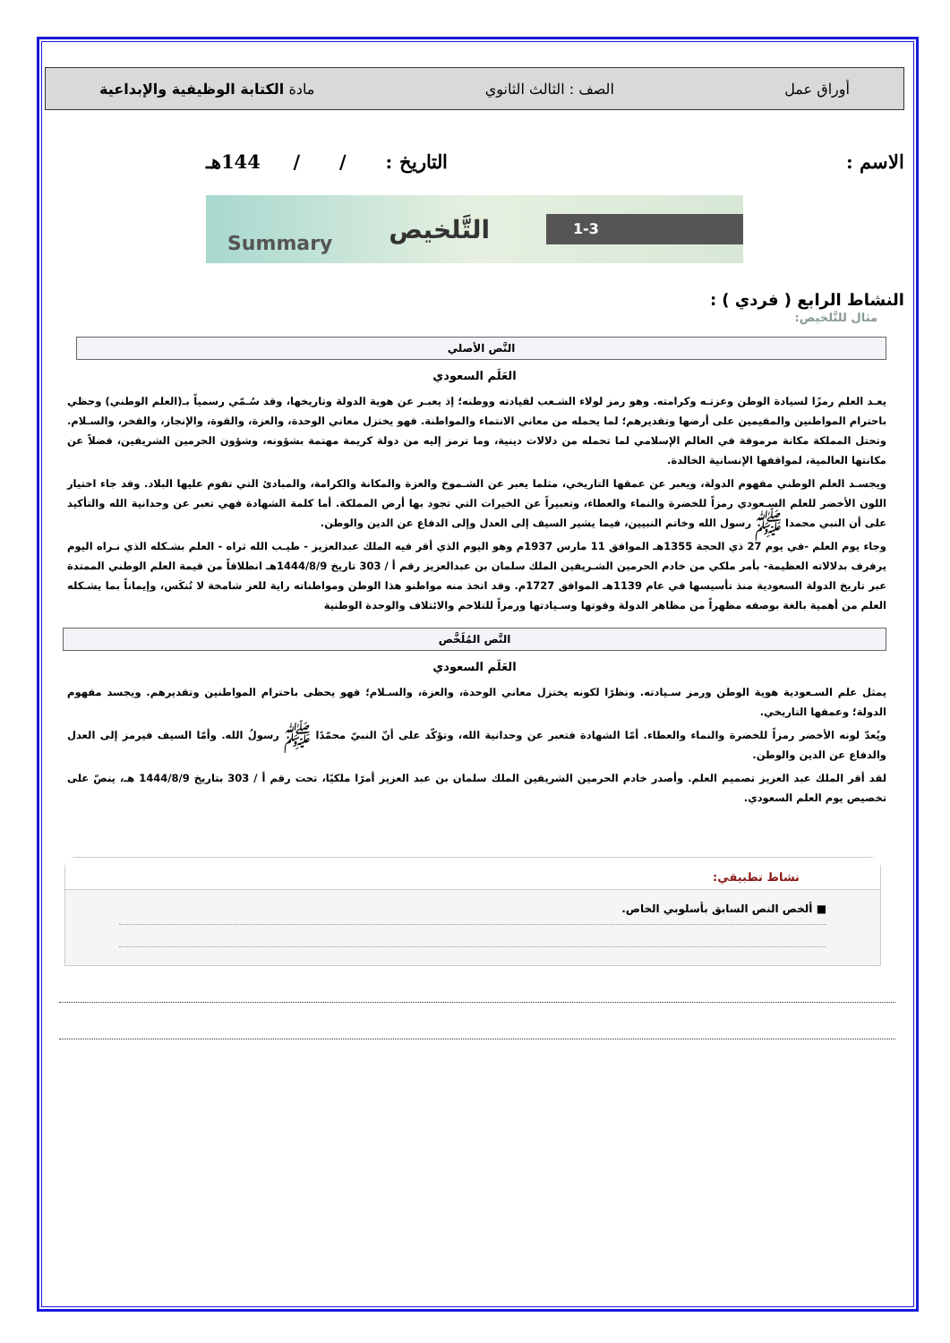أوراق عمل الصف : الثالث الثانوي مادة الكتابة الوظيفية والإبداعية
الاسم : التاريخ : / / 144هـ
Summary التَّلخيص 1-3
النشاط الرابع ( فردي ) :
مثال للتَّلخيص:
النَّص الأصلي
العَلَم السعودي
يعـد العلم رمزًا لسيادة الوطن وعزتـه وكرامته. وهو رمز لولاء الشـعب لقيادته ووطنه؛ إذ يعبـر عن هوية الدولة وتاريخها، وقد سُـمّي رسمياً بـ(العلم الوطني) وحظي باحترام المواطنين والمقيمين على أرضها وتقديرهم؛ لما يحمله من معاني الانتماء والمواطنة. فهو يختزل معاني الوحدة، والعزة، والقوة، والإنجاز، والفخر، والسـلام. وتحتل المملكة مكانة مرموقة في العالم الإسلامي لما تحمله من دلالات دينية، وما ترمز إليه من دولة كريمة مهتمة بشؤونه، وشؤون الحرمين الشريفين، فضلاً عن مكانتها العالمية، لمواقفها الإنسانية الخالدة.
ويجسـد العلم الوطني مفهوم الدولة، ويعبر عن عمقها التاريخي، مثلما يعبر عن الشـموخ والعزة والمكانة والكرامة، والمبادئ التي تقوم عليها البلاد. وقد جاء اختيار اللون الأخضر للعلم السـعودي رمزاً للخضرة والنماء والعطاء، وتعبيراً عن الخيرات التي تجود بها أرض المملكة. أما كلمة الشهادة فهي تعبر عن وحدانية الله والتأكيد على أن النبي محمدا ﷺ رسول الله وخاتم النبيين، فيما يشير السيف إلى العدل وإلى الدفاع عن الدين والوطن.
وجاء يوم العلم -في يوم 27 ذي الحجة 1355هـ الموافق 11 مارس 1937م وهو اليوم الذي أقر فيه الملك عبدالعزيز - طيـب الله ثراه - العلم بشـكله الذي نـراه اليوم يرفرف بدلالاته العظيمة- بأمر ملكي من خادم الحرمين الشـريفين الملك سلمان بن عبدالعزيز رقم أ / 303 تاريخ 1444/8/9هـ انطلاقاً من قيمة العلم الوطني الممتدة عبر تاريخ الدولة السعودية منذ تأسيسها في عام 1139هـ الموافق 1727م. وقد اتخذ منه مواطنو هذا الوطن ومواطناته راية للعز شامخة لا تُنكَس، وإيماناً بما يشـكله العلم من أهمية بالغة بوصفه مظهراً من مظاهر الدولة وقوتها وسـيادتها ورمزاً للتلاحم والائتلاف والوحدة الوطنية
النَّص المُلَخَّص
العَلَم السعودي
يمثل علم السـعودية هوية الوطن ورمز سـيادته. ونظرًا لكونه يختزل معاني الوحدة، والعزة، والسـلام؛ فهو يحظى باحترام المواطنين وتقديرهم. ويجسد مفهوم الدولة؛ وعمقها التاريخي.
ويُعدّ لونه الأخضر رمزاً للخضرة والنماء والعطاء. أمّا الشهادة فتعبر عن وحدانية الله، وتؤكّد على أنّ النبيّ محمّدًا ﷺ رسولُ الله. وأمّا السيف فيرمز إلى العدل والدفاع عن الدين والوطن.
لقد أقر الملك عبد العزيز تصميم العلم. وأصدر خادم الحرمين الشريفين الملك سلمان بن عبد العزيز أمرًا ملكيًا، تحت رقم أ / 303 بتاريخ 1444/8/9 هـ، ينصّ على تخصيص يوم العلم السعودي.
نشاط تطبيقي:
■ ألخص النص السابق بأسلوبي الخاص.